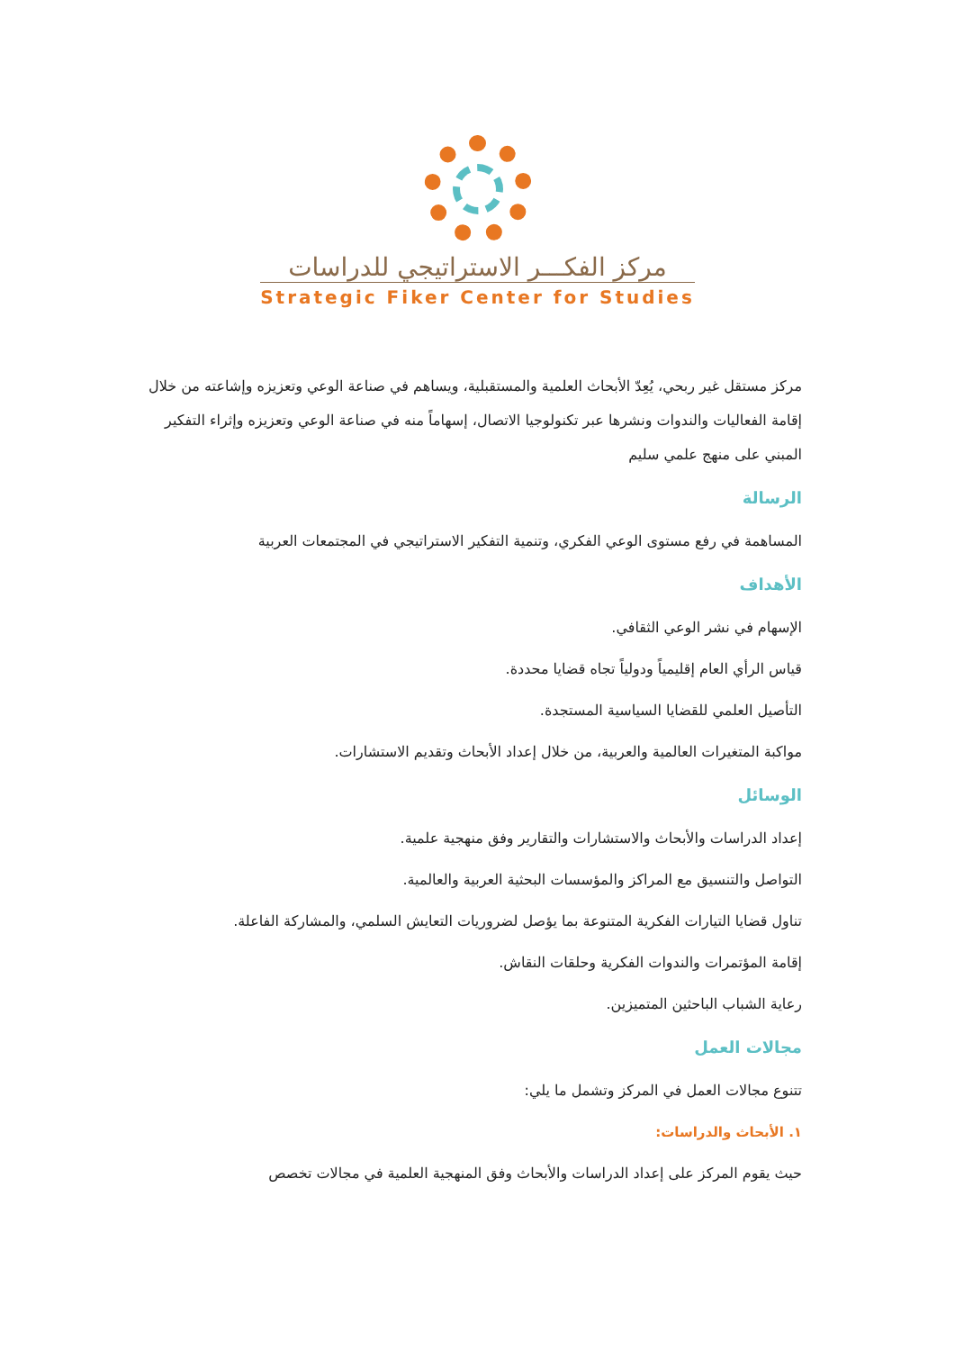مركز الفكـــر الاستراتيجي للدراسات
Strategic Fiker Center for Studies
مركز مستقل غير ربحي، يُعِدّ الأبحاث العلمية والمستقبلية، ويساهم في صناعة الوعي وتعزيزه وإشاعته من خلال إقامة الفعاليات والندوات ونشرها عبر تكنولوجيا الاتصال، إسهاماً منه في صناعة الوعي وتعزيزه وإثراء التفكير المبني على منهج علمي سليم
الرسالة
المساهمة في رفع مستوى الوعي الفكري، وتنمية التفكير الاستراتيجي في المجتمعات العربية
الأهداف
الإسهام في نشر الوعي الثقافي.
قياس الرأي العام إقليمياً ودولياً تجاه قضايا محددة.
التأصيل العلمي للقضايا السياسية المستجدة.
مواكبة المتغيرات العالمية والعربية، من خلال إعداد الأبحاث وتقديم الاستشارات.
الوسائل
إعداد الدراسات والأبحاث والاستشارات والتقارير وفق منهجية علمية.
التواصل والتنسيق مع المراكز والمؤسسات البحثية العربية والعالمية.
تناول قضايا التيارات الفكرية المتنوعة بما يؤصل لضروريات التعايش السلمي، والمشاركة الفاعلة.
إقامة المؤتمرات والندوات الفكرية وحلقات النقاش.
رعاية الشباب الباحثين المتميزين.
مجالات العمل
تتنوع مجالات العمل في المركز وتشمل ما يلي:
١. الأبحاث والدراسات:
حيث يقوم المركز على إعداد الدراسات والأبحاث وفق المنهجية العلمية في مجالات تخصص